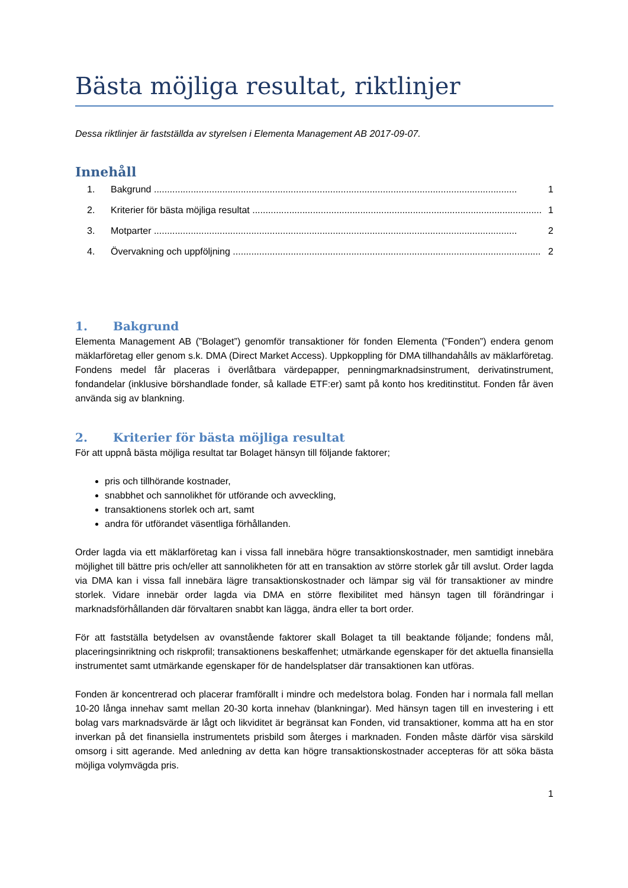Bästa möjliga resultat, riktlinjer
Dessa riktlinjer är fastställda av styrelsen i Elementa Management AB 2017-09-07.
Innehåll
1. Bakgrund 1
2. Kriterier för bästa möjliga resultat 1
3. Motparter 2
4. Övervakning och uppföljning 2
1. Bakgrund
Elementa Management AB (”Bolaget”) genomför transaktioner för fonden Elementa (”Fonden”) endera genom mäklarföretag eller genom s.k. DMA (Direct Market Access). Uppkoppling för DMA tillhandahålls av mäklarföretag. Fondens medel får placeras i överlåtbara värdepapper, penningmarknadsinstrument, derivatinstrument, fondandelar (inklusive börshandlade fonder, så kallade ETF:er) samt på konto hos kreditinstitut. Fonden får även använda sig av blankning.
2. Kriterier för bästa möjliga resultat
För att uppnå bästa möjliga resultat tar Bolaget hänsyn till följande faktorer;
pris och tillhörande kostnader,
snabbhet och sannolikhet för utförande och avveckling,
transaktionens storlek och art, samt
andra för utförandet väsentliga förhållanden.
Order lagda via ett mäklarföretag kan i vissa fall innebära högre transaktionskostnader, men samtidigt innebära möjlighet till bättre pris och/eller att sannolikheten för att en transaktion av större storlek går till avslut. Order lagda via DMA kan i vissa fall innebära lägre transaktionskostnader och lämpar sig väl för transaktioner av mindre storlek. Vidare innebär order lagda via DMA en större flexibilitet med hänsyn tagen till förändringar i marknadsförhållanden där förvaltaren snabbt kan lägga, ändra eller ta bort order.
För att fastställa betydelsen av ovanstående faktorer skall Bolaget ta till beaktande följande; fondens mål, placeringsinriktning och riskprofil; transaktionens beskaffenhet; utmärkande egenskaper för det aktuella finansiella instrumentet samt utmärkande egenskaper för de handelsplatser där transaktionen kan utföras.
Fonden är koncentrerad och placerar framförallt i mindre och medelstora bolag. Fonden har i normala fall mellan 10-20 långa innehav samt mellan 20-30 korta innehav (blankningar). Med hänsyn tagen till en investering i ett bolag vars marknadsvärde är lågt och likviditet är begränsat kan Fonden, vid transaktioner, komma att ha en stor inverkan på det finansiella instrumentets prisbild som återges i marknaden. Fonden måste därför visa särskild omsorg i sitt agerande. Med anledning av detta kan högre transaktionskostnader accepteras för att söka bästa möjliga volymvägda pris.
1